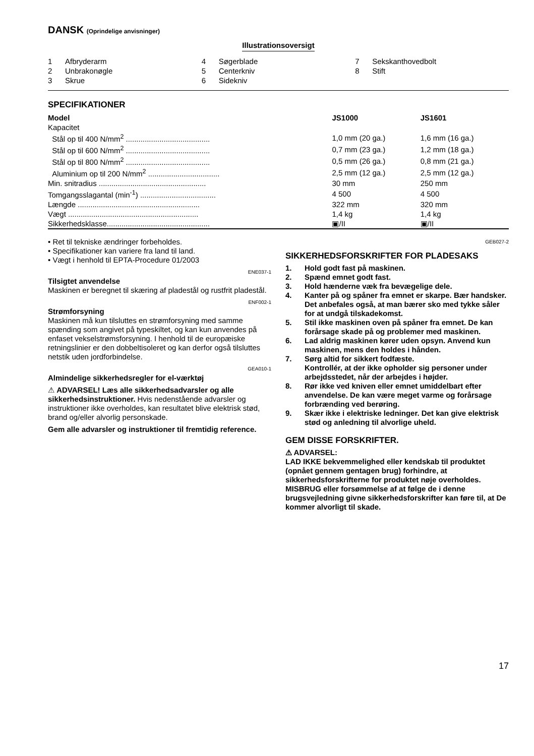DANSK (Oprindelige anvisninger)
Illustrationsoversigt
1 Afbryderarm
2 Unbrakonøgle
3 Skrue
4 Søgerblade
5 Centerkniv
6 Sidekniv
7 Sekskanthovedbolt
8 Stift
SPECIFIKATIONER
| Model | JS1000 | JS1601 |
| --- | --- | --- |
| Kapacitet | | |
| Stål op til 400 N/mm<sup>2</sup> ........................................ | 1,0 mm (20 ga.) | 1,6 mm (16 ga.) |
| Stål op til 600 N/mm<sup>2</sup> ........................................ | 0,7 mm (23 ga.) | 1,2 mm (18 ga.) |
| Stål op til 800 N/mm<sup>2</sup> ........................................ | 0,5 mm (26 ga.) | 0,8 mm (21 ga.) |
| Aluminium op til 200 N/mm<sup>2</sup> .................................. | 2,5 mm (12 ga.) | 2,5 mm (12 ga.) |
| Min. snitradius ................................................... | 30 mm | 250 mm |
| Tomgangsslagantal (min<sup>-1</sup>) .................................... | 4 500 | 4 500 |
| Længde .......................................................... | 322 mm | 320 mm |
| Vægt .............................................................. | 1,4 kg | 1,4 kg |
| Sikkerhedsklasse................................................. | ▣/II | ▣/II |
• Ret til tekniske ændringer forbeholdes.
• Specifikationer kan variere fra land til land.
• Vægt i henhold til EPTA-Procedure 01/2003
ENE037-1
Tilsigtet anvendelse
Maskinen er beregnet til skæring af pladestål og rustfrit pladestål.
ENF002-1
Strømforsyning
Maskinen må kun tilsluttes en strømforsyning med samme spænding som angivet på typeskiltet, og kan kun anvendes på enfaset vekselstrømsforsyning. I henhold til de europæiske retningslinier er den dobbeltisoleret og kan derfor også tilsluttes netstik uden jordforbindelse.
GEA010-1
Almindelige sikkerhedsregler for el-værktøj
⚠ ADVARSEL! Læs alle sikkerhedsadvarsler og alle sikkerhedsinstruktioner. Hvis nedenstående advarsler og instruktioner ikke overholdes, kan resultatet blive elektrisk stød, brand og/eller alvorlig personskade.
Gem alle advarsler og instruktioner til fremtidig reference.
GEB027-2
SIKKERHEDSFORSKRIFTER FOR PLADESAKS
1. Hold godt fast på maskinen.
2. Spænd emnet godt fast.
3. Hold hænderne væk fra bevægelige dele.
4. Kanter på og spåner fra emnet er skarpe. Bær handsker. Det anbefales også, at man bærer sko med tykke såler for at undgå tilskadekomst.
5. Stil ikke maskinen oven på spåner fra emnet. De kan forårsage skade på og problemer med maskinen.
6. Lad aldrig maskinen kører uden opsyn. Anvend kun maskinen, mens den holdes i hånden.
7. Sørg altid for sikkert fodfæste.
Kontrollér, at der ikke opholder sig personer under arbejdsstedet, når der arbejdes i højder.
8. Rør ikke ved kniven eller emnet umiddelbart efter anvendelse. De kan være meget varme og forårsage forbrænding ved berøring.
9. Skær ikke i elektriske ledninger. Det kan give elektrisk stød og anledning til alvorlige uheld.
GEM DISSE FORSKRIFTER.
⚠ ADVARSEL:
LAD IKKE bekvemmelighed eller kendskab til produktet (opnået gennem gentagen brug) forhindre, at sikkerhedsforskrifterne for produktet nøje overholdes. MISBRUG eller forsømmelse af at følge de i denne brugsvejledning givne sikkerhedsforskrifter kan føre til, at De kommer alvorligt til skade.
17